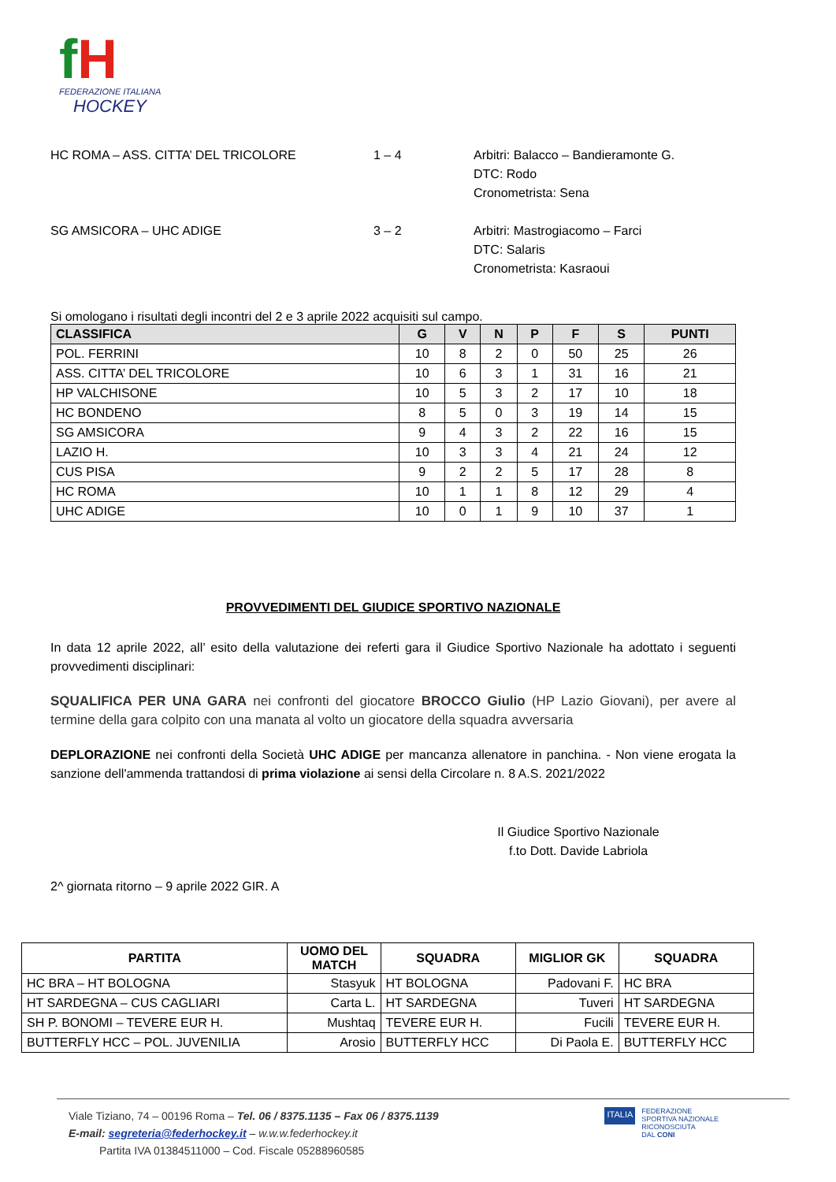fH
FEDERAZIONE ITALIANA
HOCKEY
HC ROMA – ASS. CITTA’ DEL TRICOLORE 1 – 4 Arbitri: Balacco – Bandieramonte G.
DTC: Rodo
Cronometrista: Sena
SG AMSICORA – UHC ADIGE 3 – 2 Arbitri: Mastrogiacomo – Farci
DTC: Salaris
Cronometrista: Kasraoui
Si omologano i risultati degli incontri del 2 e 3 aprile 2022 acquisiti sul campo.
| CLASSIFICA | G | V | N | P | F | S | PUNTI |
| --- | --- | --- | --- | --- | --- | --- | --- |
| POL. FERRINI | 10 | 8 | 2 | 0 | 50 | 25 | 26 |
| ASS. CITTA’ DEL TRICOLORE | 10 | 6 | 3 | 1 | 31 | 16 | 21 |
| HP VALCHISONE | 10 | 5 | 3 | 2 | 17 | 10 | 18 |
| HC BONDENO | 8 | 5 | 0 | 3 | 19 | 14 | 15 |
| SG AMSICORA | 9 | 4 | 3 | 2 | 22 | 16 | 15 |
| LAZIO H. | 10 | 3 | 3 | 4 | 21 | 24 | 12 |
| CUS PISA | 9 | 2 | 2 | 5 | 17 | 28 | 8 |
| HC ROMA | 10 | 1 | 1 | 8 | 12 | 29 | 4 |
| UHC ADIGE | 10 | 0 | 1 | 9 | 10 | 37 | 1 |
PROVVEDIMENTI DEL GIUDICE SPORTIVO NAZIONALE
In data 12 aprile 2022, all’ esito della valutazione dei referti gara il Giudice Sportivo Nazionale ha adottato i seguenti provvedimenti disciplinari:
SQUALIFICA PER UNA GARA nei confronti del giocatore BROCCO Giulio (HP Lazio Giovani), per avere al termine della gara colpito con una manata al volto un giocatore della squadra avversaria
DEPLORAZIONE nei confronti della Società UHC ADIGE per mancanza allenatore in panchina. - Non viene erogata la sanzione dell'ammenda trattandosi di prima violazione ai sensi della Circolare n. 8 A.S. 2021/2022
Il Giudice Sportivo Nazionale
f.to Dott. Davide Labriola
2^ giornata ritorno – 9 aprile 2022 GIR. A
| PARTITA | UOMO DEL MATCH | SQUADRA | MIGLIOR GK | SQUADRA |
| --- | --- | --- | --- | --- |
| HC BRA – HT BOLOGNA | Stasyuk | HT BOLOGNA | Padovani F. | HC BRA |
| HT SARDEGNA – CUS CAGLIARI | Carta L. | HT SARDEGNA | Tuveri | HT SARDEGNA |
| SH P. BONOMI – TEVERE EUR H. | Mushtaq | TEVERE EUR H. | Fucili | TEVERE EUR H. |
| BUTTERFLY HCC – POL. JUVENILIA | Arosio | BUTTERFLY HCC | Di Paola E. | BUTTERFLY HCC |
Viale Tiziano, 74 – 00196 Roma – Tel. 06 / 8375.1135 – Fax 06 / 8375.1139
E-mail: segreteria@federhockey.it – w.w.w.federhockey.it
Partita IVA 01384511000 – Cod. Fiscale 05288960585
ITALIA
FEDERAZIONE
SPORTIVA NAZIONALE
RICONOSCIUTA
DAL CONI